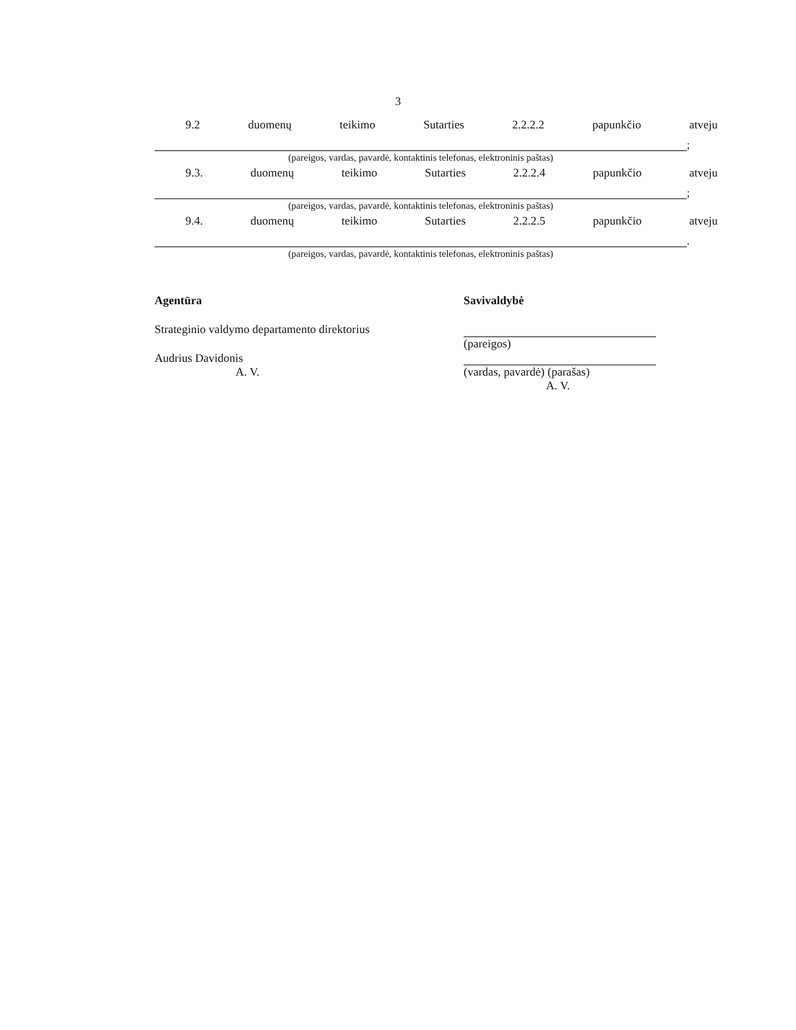3
9.2 duomenų teikimo Sutarties 2.2.2.2 papunkčio atveju
;
(pareigos, vardas, pavardė, kontaktinis telefonas, elektroninis paštas)
9.3. duomenų teikimo Sutarties 2.2.2.4 papunkčio atveju
;
(pareigos, vardas, pavardė, kontaktinis telefonas, elektroninis paštas)
9.4. duomenų teikimo Sutarties 2.2.2.5 papunkčio atveju
.
(pareigos, vardas, pavardė, kontaktinis telefonas, elektroninis paštas)
Agentūra
Strateginio valdymo departamento direktorius
Audrius Davidonis
A. V.
Savivaldybė
(pareigos)
(vardas, pavardė) (parašas)
A. V.